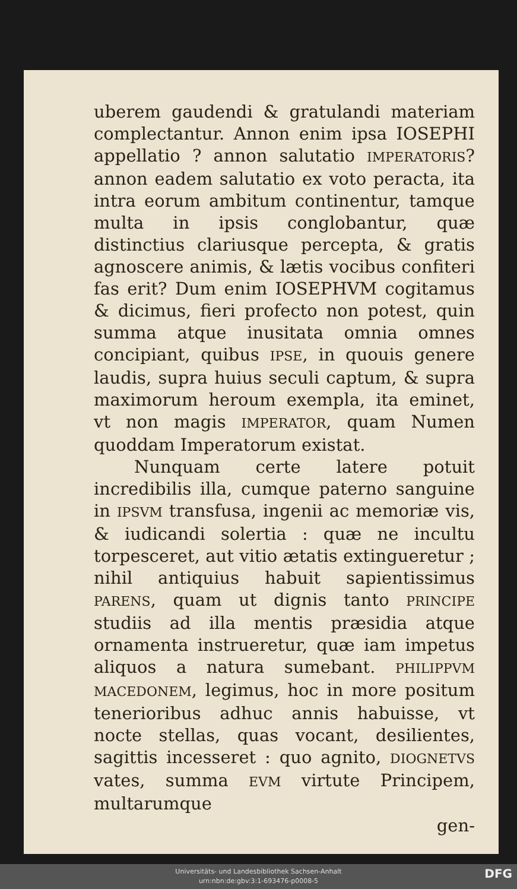uberem gaudendi & gratulandi materiam complectantur. Annon enim ipsa IOSEPHI appellatio ? annon salutatio IMPERATORIS? annon eadem salutatio ex voto peracta, ita intra eorum ambitum continentur, tamque multa in ipsis conglobantur, quæ distinctius clariusque percepta, & gratis agnoscere animis, & lætis vocibus confiteri fas erit? Dum enim IOSEPHVM cogitamus & dicimus, fieri profecto non potest, quin summa atque inusitata omnia omnes concipiant, quibus IPSE, in quouis genere laudis, supra huius seculi captum, & supra maximorum heroum exempla, ita eminet, vt non magis IMPERATOR, quam Numen quoddam Imperatorum existat.
Nunquam certe latere potuit incredibilis illa, cumque paterno sanguine in IPSVM transfusa, ingenii ac memoriæ vis, & iudicandi solertia : quæ ne incultu torpesceret, aut vitio ætatis extingueretur ; nihil antiquius habuit sapientissimus PARENS, quam ut dignis tanto PRINCIPE studiis ad illa mentis præsidia atque ornamenta instrueretur, quæ iam impetus aliquos a natura sumebant. PHILIPPVM MACEDONEM, legimus, hoc in more positum tenerioribus adhuc annis habuisse, vt nocte stellas, quas vocant, desilientes, sagittis incesseret : quo agnito, DIOGNETVS vates, summa EVM virtute Principem, multarumque
gen-
Universitäts- und Landesbibliothek Sachsen-Anhalt
urn:nbn:de:gbv:3:1-693476-p0008-5
DFG